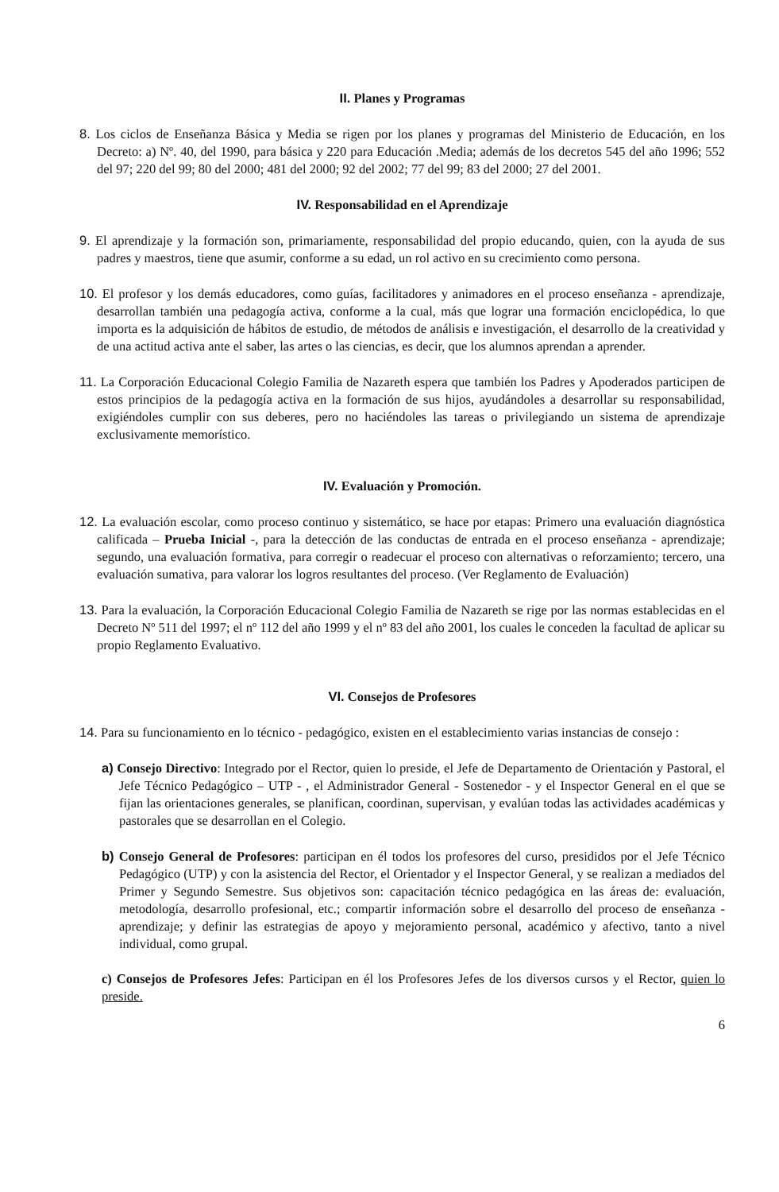II. Planes y Programas
8. Los ciclos de Enseñanza Básica y Media se rigen por los planes y programas del Ministerio de Educación, en los Decreto: a) Nº. 40, del 1990, para básica y 220 para Educación .Media; además de los decretos 545 del año 1996; 552 del 97; 220 del 99; 80 del 2000; 481 del 2000; 92 del 2002; 77 del 99; 83 del 2000; 27 del 2001.
IV. Responsabilidad en el Aprendizaje
9. El aprendizaje y la formación son, primariamente, responsabilidad del propio educando, quien, con la ayuda de sus padres y maestros, tiene que asumir, conforme a su edad, un rol activo en su crecimiento como persona.
10. El profesor y los demás educadores, como guías, facilitadores y animadores en el proceso enseñanza - aprendizaje, desarrollan también una pedagogía activa, conforme a la cual, más que lograr una formación enciclopédica, lo que importa es la adquisición de hábitos de estudio, de métodos de análisis e investigación, el desarrollo de la creatividad y de una actitud activa ante el saber, las artes o las ciencias, es decir, que los alumnos aprendan a aprender.
11. La Corporación Educacional Colegio Familia de Nazareth espera que también los Padres y Apoderados participen de estos principios de la pedagogía activa en la formación de sus hijos, ayudándoles a desarrollar su responsabilidad, exigiéndoles cumplir con sus deberes, pero no haciéndoles las tareas o privilegiando un sistema de aprendizaje exclusivamente memorístico.
IV. Evaluación y Promoción.
12. La evaluación escolar, como proceso continuo y sistemático, se hace por etapas: Primero una evaluación diagnóstica calificada – Prueba Inicial -, para la detección de las conductas de entrada en el proceso enseñanza - aprendizaje; segundo, una evaluación formativa, para corregir o readecuar el proceso con alternativas o reforzamiento; tercero, una evaluación sumativa, para valorar los logros resultantes del proceso. (Ver Reglamento de Evaluación)
13. Para la evaluación, la Corporación Educacional Colegio Familia de Nazareth se rige por las normas establecidas en el Decreto Nº 511 del 1997; el nº 112 del año 1999 y el nº 83 del año 2001, los cuales le conceden la facultad de aplicar su propio Reglamento Evaluativo.
VI. Consejos de Profesores
14. Para su funcionamiento en lo técnico - pedagógico, existen en el establecimiento varias instancias de consejo :
a) Consejo Directivo: Integrado por el Rector, quien lo preside, el Jefe de Departamento de Orientación y Pastoral, el Jefe Técnico Pedagógico – UTP - , el Administrador General - Sostenedor - y el Inspector General en el que se fijan las orientaciones generales, se planifican, coordinan, supervisan, y evalúan todas las actividades académicas y pastorales que se desarrollan en el Colegio.
b) Consejo General de Profesores: participan en él todos los profesores del curso, presididos por el Jefe Técnico Pedagógico (UTP) y con la asistencia del Rector, el Orientador y el Inspector General, y se realizan a mediados del Primer y Segundo Semestre. Sus objetivos son: capacitación técnico pedagógica en las áreas de: evaluación, metodología, desarrollo profesional, etc.; compartir información sobre el desarrollo del proceso de enseñanza - aprendizaje; y definir las estrategias de apoyo y mejoramiento personal, académico y afectivo, tanto a nivel individual, como grupal.
c) Consejos de Profesores Jefes: Participan en él los Profesores Jefes de los diversos cursos y el Rector, quien lo preside.
6